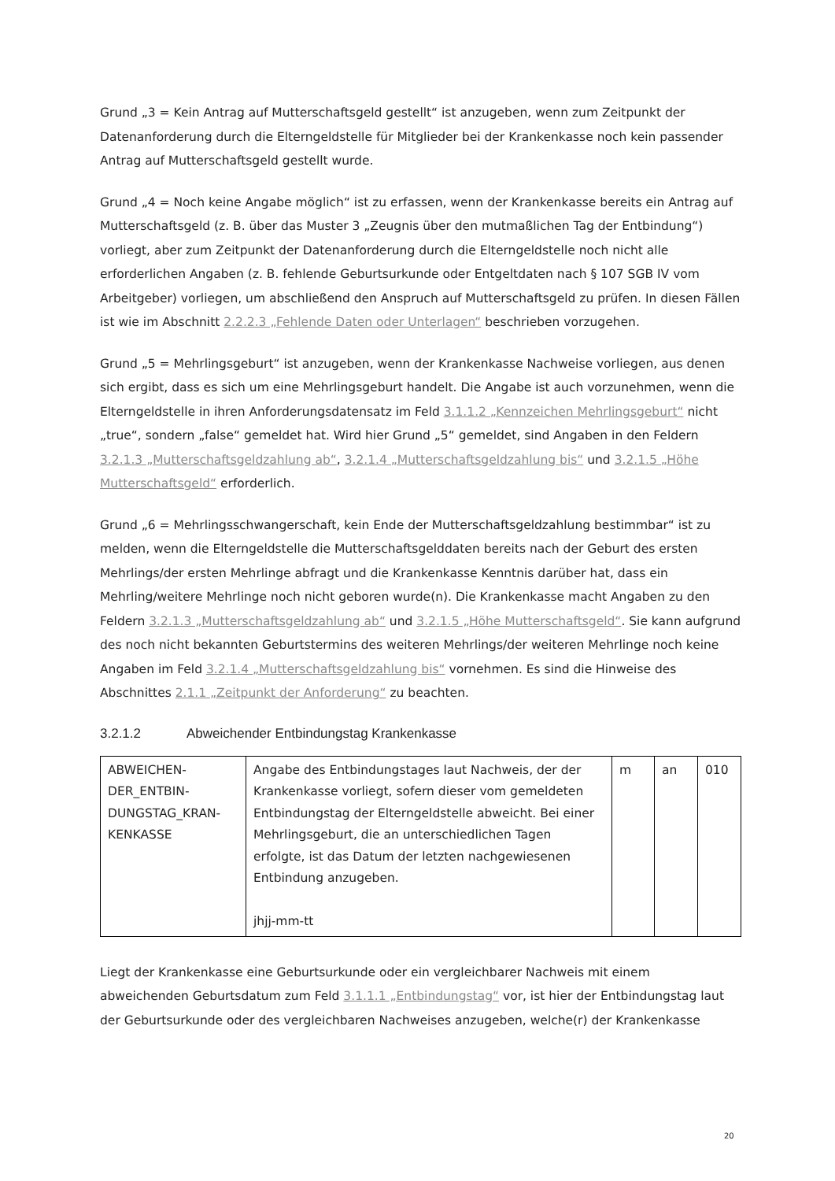Grund „3 = Kein Antrag auf Mutterschaftsgeld gestellt“ ist anzugeben, wenn zum Zeitpunkt der Datenanforderung durch die Elterngeldstelle für Mitglieder bei der Krankenkasse noch kein passender Antrag auf Mutterschaftsgeld gestellt wurde.
Grund „4 = Noch keine Angabe möglich“ ist zu erfassen, wenn der Krankenkasse bereits ein Antrag auf Mutterschaftsgeld (z. B. über das Muster 3 „Zeugnis über den mutmaßlichen Tag der Entbindung“) vorliegt, aber zum Zeitpunkt der Datenanforderung durch die Elterngeldstelle noch nicht alle erforderlichen Angaben (z. B. fehlende Geburtsurkunde oder Entgeltdaten nach § 107 SGB IV vom Arbeitgeber) vorliegen, um abschließend den Anspruch auf Mutterschaftsgeld zu prüfen. In diesen Fällen ist wie im Abschnitt 2.2.2.3 „Fehlende Daten oder Unterlagen“ beschrieben vorzugehen.
Grund „5 = Mehrlingsgeburt“ ist anzugeben, wenn der Krankenkasse Nachweise vorliegen, aus denen sich ergibt, dass es sich um eine Mehrlingsgeburt handelt. Die Angabe ist auch vorzunehmen, wenn die Elterngeldstelle in ihren Anforderungsdatensatz im Feld 3.1.1.2 „Kennzeichen Mehrlingsgeburt“ nicht „true“, sondern „false“ gemeldet hat. Wird hier Grund „5“ gemeldet, sind Angaben in den Feldern 3.2.1.3 „Mutterschaftsgeldzahlung ab“, 3.2.1.4 „Mutterschaftsgeldzahlung bis“ und 3.2.1.5 „Höhe Mutterschaftsgeld“ erforderlich.
Grund „6 = Mehrlingsschwangerschaft, kein Ende der Mutterschaftsgeldzahlung bestimmbar“ ist zu melden, wenn die Elterngeldstelle die Mutterschaftsgelddaten bereits nach der Geburt des ersten Mehrlings/der ersten Mehrlinge abfragt und die Krankenkasse Kenntnis darüber hat, dass ein Mehrling/weitere Mehrlinge noch nicht geboren wurde(n). Die Krankenkasse macht Angaben zu den Feldern 3.2.1.3 „Mutterschaftsgeldzahlung ab“ und 3.2.1.5 „Höhe Mutterschaftsgeld“. Sie kann aufgrund des noch nicht bekannten Geburtstermins des weiteren Mehrlings/der weiteren Mehrlinge noch keine Angaben im Feld 3.2.1.4 „Mutterschaftsgeldzahlung bis“ vornehmen. Es sind die Hinweise des Abschnittes 2.1.1 „Zeitpunkt der Anforderung“ zu beachten.
3.2.1.2 Abweichender Entbindungstag Krankenkasse
| ABWEICHEN- DER_ENTBIN- DUNGSTAG_KRAN- KENKASSE | Angabe des Entbindungstages laut Nachweis, der der Krankenkasse vorliegt, sofern dieser vom gemeldeten Entbindungstag der Elterngeldstelle abweicht. Bei einer Mehrlingsgeburt, die an unterschiedlichen Tagen erfolgte, ist das Datum der letzten nachgewiesenen Entbindung anzugeben. jhjj-mm-tt | m | an | 010 |
Liegt der Krankenkasse eine Geburtsurkunde oder ein vergleichbarer Nachweis mit einem abweichenden Geburtsdatum zum Feld 3.1.1.1 „Entbindungstag“ vor, ist hier der Entbindungstag laut der Geburtsurkunde oder des vergleichbaren Nachweises anzugeben, welche(r) der Krankenkasse
20